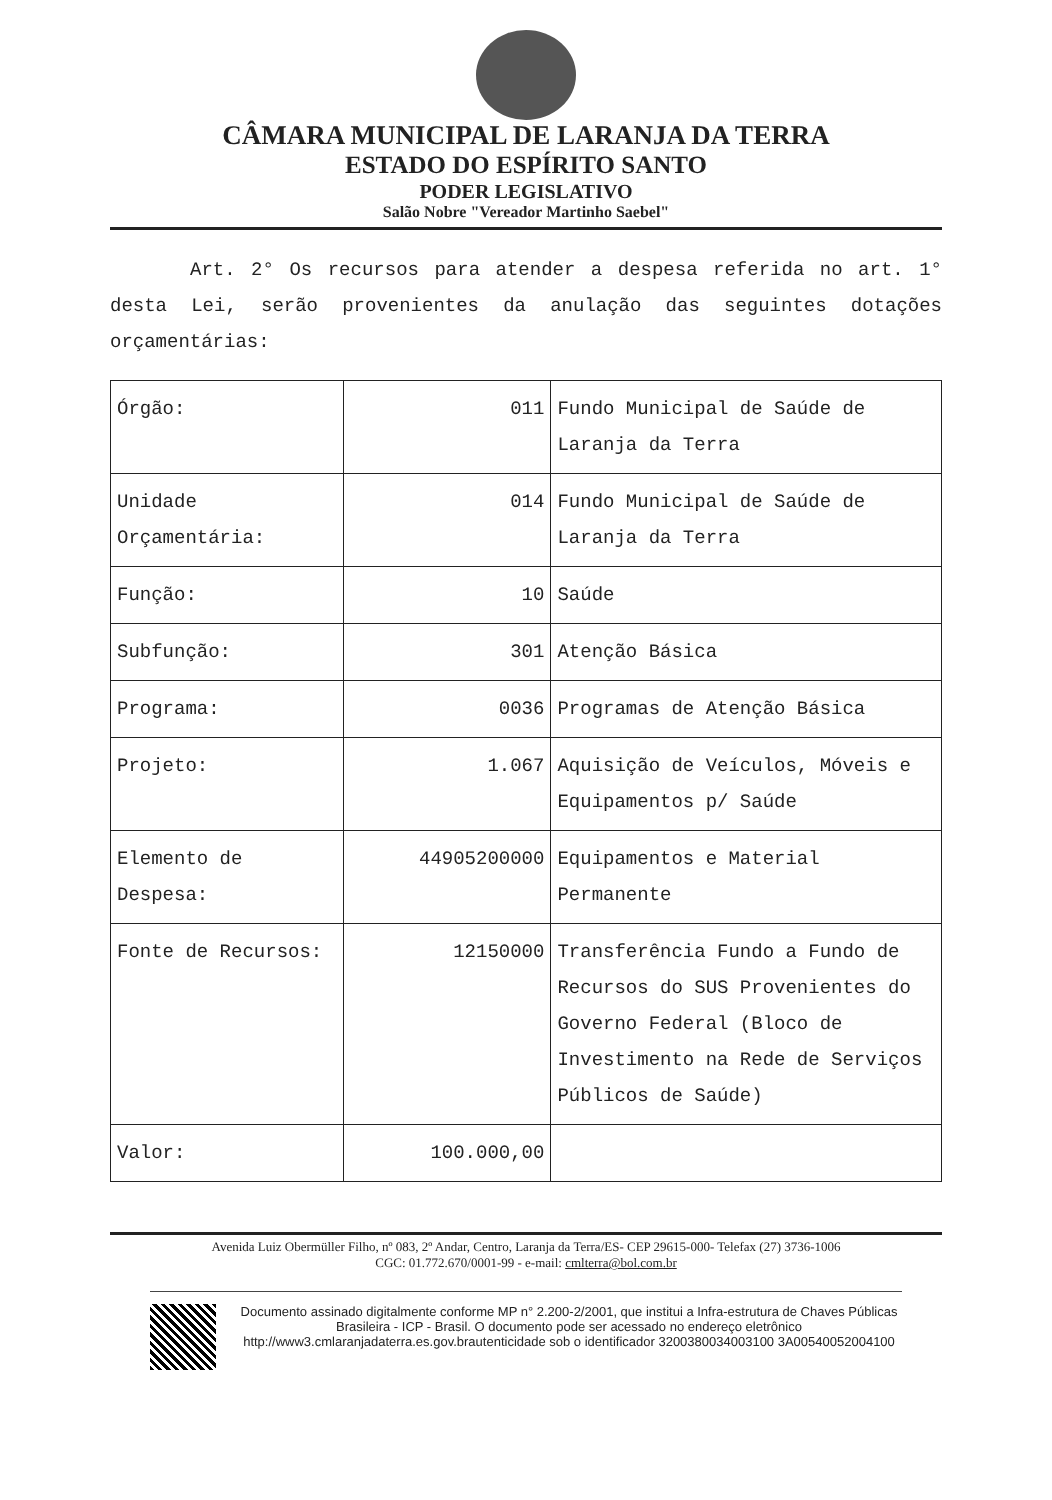CÂMARA MUNICIPAL DE LARANJA DA TERRA
ESTADO DO ESPÍRITO SANTO
PODER LEGISLATIVO
Salão Nobre "Vereador Martinho Saebel"
Art. 2° Os recursos para atender a despesa referida no art. 1° desta Lei, serão provenientes da anulação das seguintes dotações orçamentárias:
| Órgão: | 011 | Fundo Municipal de Saúde de Laranja da Terra |
| Unidade Orçamentária: | 014 | Fundo Municipal de Saúde de Laranja da Terra |
| Função: | 10 | Saúde |
| Subfunção: | 301 | Atenção Básica |
| Programa: | 0036 | Programas de Atenção Básica |
| Projeto: | 1.067 | Aquisição de Veículos, Móveis e Equipamentos p/ Saúde |
| Elemento de Despesa: | 44905200000 | Equipamentos e Material Permanente |
| Fonte de Recursos: | 12150000 | Transferência Fundo a Fundo de Recursos do SUS Provenientes do Governo Federal (Bloco de Investimento na Rede de Serviços Públicos de Saúde) |
| Valor: | 100.000,00 | |
Avenida Luiz Obermüller Filho, nº 083, 2º Andar, Centro, Laranja da Terra/ES- CEP 29615-000- Telefax (27) 3736-1006
CGC: 01.772.670/0001-99 - e-mail: cmlterra@bol.com.br
Documento assinado digitalmente conforme MP n° 2.200-2/2001, que institui a Infra-estrutura de Chaves Públicas Brasileira - ICP - Brasil. O documento pode ser acessado no endereço eletrônico http://www3.cmlaranjadaterra.es.gov.brautenticidade sob o identificador 3200380034003100 3A00540052004100